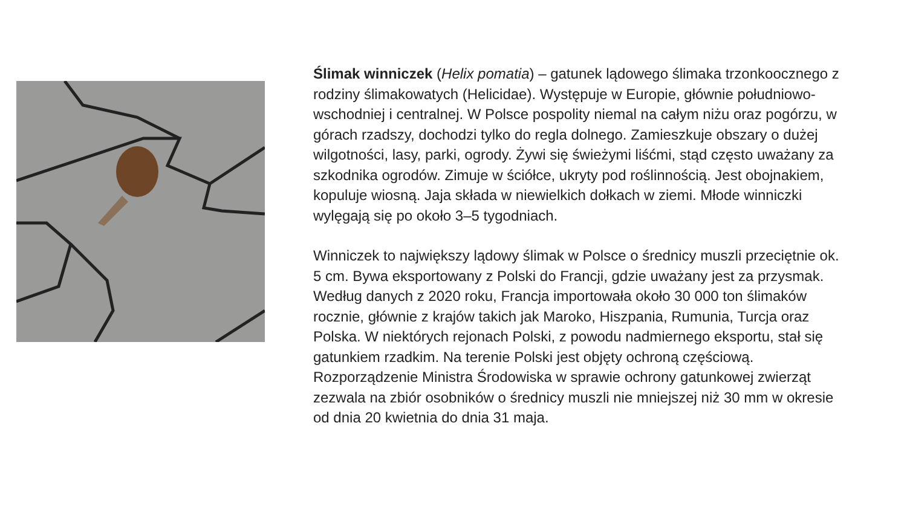Ślimak winniczek (Helix pomatia) – gatunek lądowego ślimaka trzonkoocznego z rodziny ślimakowatych (Helicidae). Występuje w Europie, głównie południowo-wschodniej i centralnej. W Polsce pospolity niemal na całym niżu oraz pogórzu, w górach rzadszy, dochodzi tylko do regla dolnego. Zamieszkuje obszary o dużej wilgotności, lasy, parki, ogrody. Żywi się świeżymi liśćmi, stąd często uważany za szkodnika ogrodów. Zimuje w ściółce, ukryty pod roślinnością. Jest obojnakiem, kopuluje wiosną. Jaja składa w niewielkich dołkach w ziemi. Młode winniczki wylęgają się po około 3–5 tygodniach.
Winniczek to największy lądowy ślimak w Polsce o średnicy muszli przeciętnie ok. 5 cm. Bywa eksportowany z Polski do Francji, gdzie uważany jest za przysmak. Według danych z 2020 roku, Francja importowała około 30 000 ton ślimaków rocznie, głównie z krajów takich jak Maroko, Hiszpania, Rumunia, Turcja oraz Polska. W niektórych rejonach Polski, z powodu nadmiernego eksportu, stał się gatunkiem rzadkim. Na terenie Polski jest objęty ochroną częściową. Rozporządzenie Ministra Środowiska w sprawie ochrony gatunkowej zwierząt zezwala na zbiór osobników o średnicy muszli nie mniejszej niż 30 mm w okresie od dnia 20 kwietnia do dnia 31 maja.